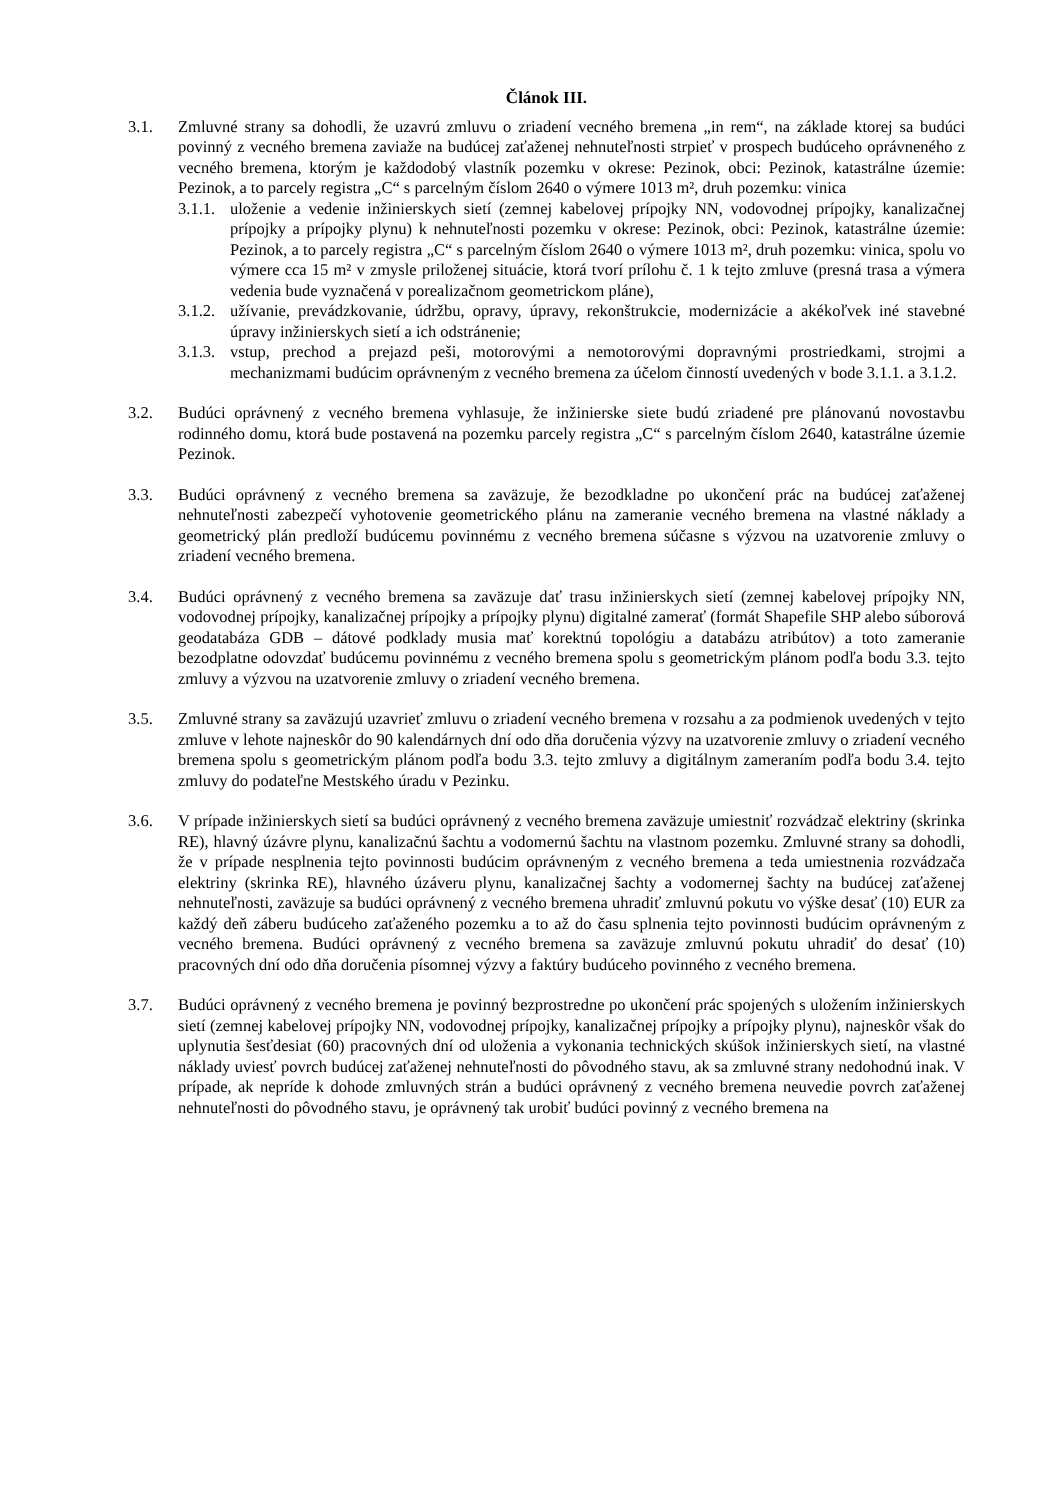Článok III.
3.1. Zmluvné strany sa dohodli, že uzavrú zmluvu o zriadení vecného bremena „in rem“, na základe ktorej sa budúci povinný z vecného bremena zaviaže na budúcej zaťaženej nehnuteľnosti strpieť v prospech budúceho oprávneného z vecného bremena, ktorým je každodobý vlastník pozemku v okrese: Pezinok, obci: Pezinok, katastrálne územie: Pezinok, a to parcely registra „C“ s parcelným číslom 2640 o výmere 1013 m², druh pozemku: vinica
3.1.1.
uloženie a vedenie inžinierskych sietí (zemnej kabelovej prípojky NN, vodovodnej prípojky, kanalizačnej prípojky a prípojky plynu) k nehnuteľnosti pozemku v okrese: Pezinok, obci: Pezinok, katastrálne územie: Pezinok, a to parcely registra „C“ s parcelným číslom 2640 o výmere 1013 m², druh pozemku: vinica, spolu vo výmere cca 15 m² v zmysle priloženej situácie, ktorá tvorí prílohu č. 1 k tejto zmluve (presná trasa a výmera vedenia bude vyznačená v porealizačnom geometrickom pláne),
3.1.2.
užívanie, prevádzkovanie, údržbu, opravy, úpravy, rekonštrukcie, modernizácie a akékoľvek iné stavebné úpravy inžinierskych sietí a ich odstránenie;
3.1.3.
vstup, prechod a prejazd peši, motorovými a nemotorovými dopravnými prostriedkami, strojmi a mechanizmami budúcim oprávneným z vecného bremena za účelom činností uvedených v bode 3.1.1. a 3.1.2.
3.2. Budúci oprávnený z vecného bremena vyhlasuje, že inžinierske siete budú zriadené pre plánovanú novostavbu rodinného domu, ktorá bude postavená na pozemku parcely registra „C“ s parcelným číslom 2640, katastrálne územie Pezinok.
3.3. Budúci oprávnený z vecného bremena sa zaväzuje, že bezodkladne po ukončení prác na budúcej zaťaženej nehnuteľnosti zabezpečí vyhotovenie geometrického plánu na zameranie vecného bremena na vlastné náklady a geometrický plán predloží budúcemu povinnému z vecného bremena súčasne s výzvou na uzatvorenie zmluvy o zriadení vecného bremena.
3.4. Budúci oprávnený z vecného bremena sa zaväzuje dať trasu inžinierskych sietí (zemnej kabelovej prípojky NN, vodovodnej prípojky, kanalizačnej prípojky a prípojky plynu) digitalné zamerať (formát Shapefile SHP alebo súborová geodatabáza GDB – dátové podklady musia mať korektnú topológiu a databázu atribútov) a toto zameranie bezodplatne odovzdať budúcemu povinnému z vecného bremena spolu s geometrickým plánom podľa bodu 3.3. tejto zmluvy a výzvou na uzatvorenie zmluvy o zriadení vecného bremena.
3.5. Zmluvné strany sa zaväzujú uzavrieť zmluvu o zriadení vecného bremena v rozsahu a za podmienok uvedených v tejto zmluve v lehote najneskôr do 90 kalendárnych dní odo dňa doručenia výzvy na uzatvorenie zmluvy o zriadení vecného bremena spolu s geometrickým plánom podľa bodu 3.3. tejto zmluvy a digitálnym zameraním podľa bodu 3.4. tejto zmluvy do podateľne Mestského úradu v Pezinku.
3.6. V prípade inžinierskych sietí sa budúci oprávnený z vecného bremena zaväzuje umiestniť rozvádzač elektriny (skrinka RE), hlavný úzávre plynu, kanalizačnú šachtu a vodomernú šachtu na vlastnom pozemku. Zmluvné strany sa dohodli, že v prípade nesplnenia tejto povinnosti budúcim oprávneným z vecného bremena a teda umiestnenia rozvádzača elektriny (skrinka RE), hlavného úzáveru plynu, kanalizačnej šachty a vodomernej šachty na budúcej zaťaženej nehnuteľnosti, zaväzuje sa budúci oprávnený z vecného bremena uhradiť zmluvnú pokutu vo výške desať (10) EUR za každý deň záberu budúceho zaťaženého pozemku a to až do času splnenia tejto povinnosti budúcim oprávneným z vecného bremena. Budúci oprávnený z vecného bremena sa zaväzuje zmluvnú pokutu uhradiť do desať (10) pracovných dní odo dňa doručenia písomnej výzvy a faktúry budúceho povinného z vecného bremena.
3.7. Budúci oprávnený z vecného bremena je povinný bezprostredne po ukončení prác spojených s uložením inžinierskych sietí (zemnej kabelovej prípojky NN, vodovodnej prípojky, kanalizačnej prípojky a prípojky plynu), najneskôr však do uplynutia šesťdesiat (60) pracovných dní od uloženia a vykonania technických skúšok inžinierskych sietí, na vlastné náklady uviesť povrch budúcej zaťaženej nehnuteľnosti do pôvodného stavu, ak sa zmluvné strany nedohodnú inak. V prípade, ak nepríde k dohode zmluvných strán a budúci oprávnený z vecného bremena neuvedie povrch zaťaženej nehnuteľnosti do pôvodného stavu, je oprávnený tak urobiť budúci povinný z vecného bremena na